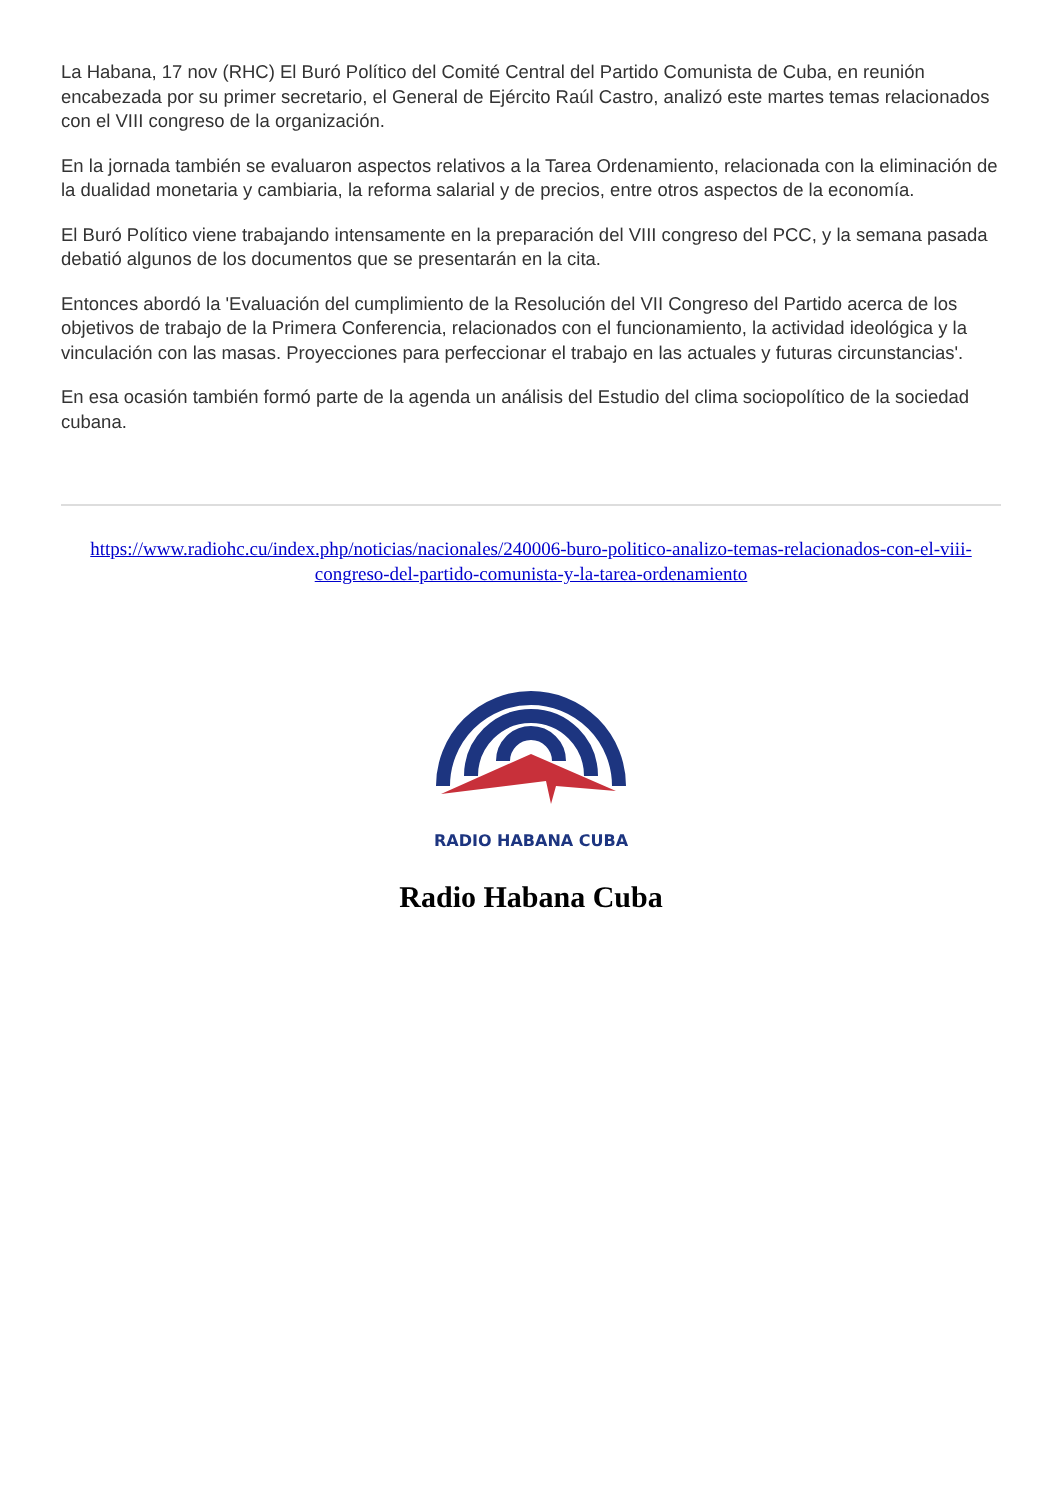La Habana, 17 nov (RHC) El Buró Político del Comité Central del Partido Comunista de Cuba, en reunión encabezada por su primer secretario, el General de Ejército Raúl Castro, analizó este martes temas relacionados con el VIII congreso de la organización.
En la jornada también se evaluaron aspectos relativos a la Tarea Ordenamiento, relacionada con la eliminación de la dualidad monetaria y cambiaria, la reforma salarial y de precios, entre otros aspectos de la economía.
El Buró Político viene trabajando intensamente en la preparación del VIII congreso del PCC, y la semana pasada debatió algunos de los documentos que se presentarán en la cita.
Entonces abordó la 'Evaluación del cumplimiento de la Resolución del VII Congreso del Partido acerca de los objetivos de trabajo de la Primera Conferencia, relacionados con el funcionamiento, la actividad ideológica y la vinculación con las masas. Proyecciones para perfeccionar el trabajo en las actuales y futuras circunstancias'.
En esa ocasión también formó parte de la agenda un análisis del Estudio del clima sociopolítico de la sociedad cubana.
https://www.radiohc.cu/index.php/noticias/nacionales/240006-buro-politico-analizo-temas-relacionados-con-el-viii-congreso-del-partido-comunista-y-la-tarea-ordenamiento
RADIO HABANA CUBA
Radio Habana Cuba